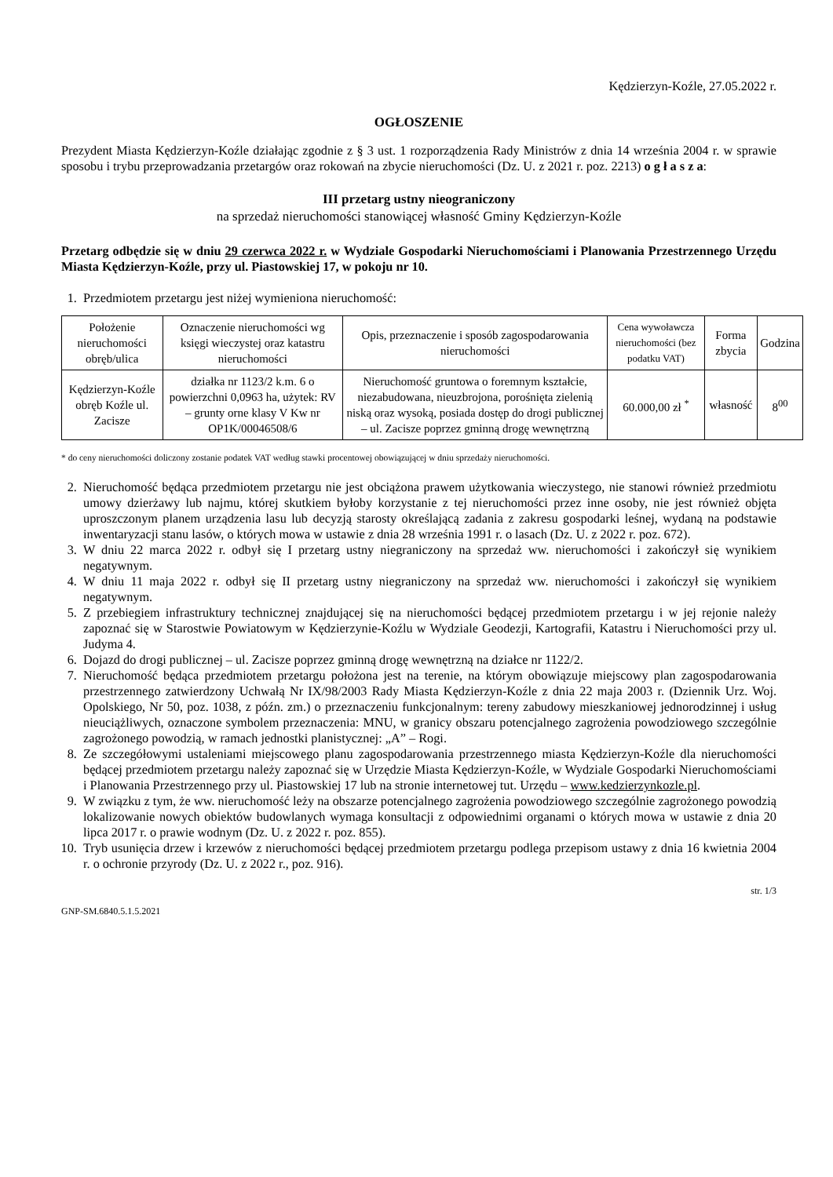Kędzierzyn-Koźle, 27.05.2022 r.
OGŁOSZENIE
Prezydent Miasta Kędzierzyn-Koźle działając zgodnie z § 3 ust. 1 rozporządzenia Rady Ministrów z dnia 14 września 2004 r. w sprawie sposobu i trybu przeprowadzania przetargów oraz rokowań na zbycie nieruchomości (Dz. U. z 2021 r. poz. 2213) o g ł a s z a:
III przetarg ustny nieograniczony
na sprzedaż nieruchomości stanowiącej własność Gminy Kędzierzyn-Koźle
Przetarg odbędzie się w dniu 29 czerwca 2022 r. w Wydziale Gospodarki Nieruchomościami i Planowania Przestrzennego Urzędu Miasta Kędzierzyn-Koźle, przy ul. Piastowskiej 17, w pokoju nr 10.
1. Przedmiotem przetargu jest niżej wymieniona nieruchomość:
| Położenie nieruchomości obręb/ulica | Oznaczenie nieruchomości wg księgi wieczystej oraz katastru nieruchomości | Opis, przeznaczenie i sposób zagospodarowania nieruchomości | Cena wywoławcza nieruchomości (bez podatku VAT) | Forma zbycia | Godzina |
| --- | --- | --- | --- | --- | --- |
| Kędzierzyn-Koźle obręb Koźle ul. Zacisze | działka nr 1123/2 k.m. 6 o powierzchni 0,0963 ha, użytek: RV – grunty orne klasy V Kw nr OP1K/00046508/6 | Nieruchomość gruntowa o foremnym kształcie, niezabudowana, nieuzbrojona, porośnięta zielenią niską oraz wysoką, posiada dostęp do drogi publicznej – ul. Zacisze poprzez gminną drogę wewnętrzną | 60.000,00 zł <sup>*</sup> | własność | 8<sup>00</sup> |
* do ceny nieruchomości doliczony zostanie podatek VAT według stawki procentowej obowiązującej w dniu sprzedaży nieruchomości.
2. Nieruchomość będąca przedmiotem przetargu nie jest obciążona prawem użytkowania wieczystego, nie stanowi również przedmiotu umowy dzierżawy lub najmu, której skutkiem byłoby korzystanie z tej nieruchomości przez inne osoby, nie jest również objęta uproszczonym planem urządzenia lasu lub decyzją starosty określającą zadania z zakresu gospodarki leśnej, wydaną na podstawie inwentaryzacji stanu lasów, o których mowa w ustawie z dnia 28 września 1991 r. o lasach (Dz. U. z 2022 r. poz. 672).
3. W dniu 22 marca 2022 r. odbył się I przetarg ustny niegraniczony na sprzedaż ww. nieruchomości i zakończył się wynikiem negatywnym.
4. W dniu 11 maja 2022 r. odbył się II przetarg ustny niegraniczony na sprzedaż ww. nieruchomości i zakończył się wynikiem negatywnym.
5. Z przebiegiem infrastruktury technicznej znajdującej się na nieruchomości będącej przedmiotem przetargu i w jej rejonie należy zapoznać się w Starostwie Powiatowym w Kędzierzynie-Koźlu w Wydziale Geodezji, Kartografii, Katastru i Nieruchomości przy ul. Judyma 4.
6. Dojazd do drogi publicznej – ul. Zacisze poprzez gminną drogę wewnętrzną na działce nr 1122/2.
7. Nieruchomość będąca przedmiotem przetargu położona jest na terenie, na którym obowiązuje miejscowy plan zagospodarowania przestrzennego zatwierdzony Uchwałą Nr IX/98/2003 Rady Miasta Kędzierzyn-Koźle z dnia 22 maja 2003 r. (Dziennik Urz. Woj. Opolskiego, Nr 50, poz. 1038, z późn. zm.) o przeznaczeniu funkcjonalnym: tereny zabudowy mieszkaniowej jednorodzinnej i usług nieuciążliwych, oznaczone symbolem przeznaczenia: MNU, w granicy obszaru potencjalnego zagrożenia powodziowego szczególnie zagrożonego powodzią, w ramach jednostki planistycznej: „A” – Rogi.
8. Ze szczegółowymi ustaleniami miejscowego planu zagospodarowania przestrzennego miasta Kędzierzyn-Koźle dla nieruchomości będącej przedmiotem przetargu należy zapoznać się w Urzędzie Miasta Kędzierzyn-Koźle, w Wydziale Gospodarki Nieruchomościami i Planowania Przestrzennego przy ul. Piastowskiej 17 lub na stronie internetowej tut. Urzędu – www.kedzierzynkozle.pl.
9. W związku z tym, że ww. nieruchomość leży na obszarze potencjalnego zagrożenia powodziowego szczególnie zagrożonego powodzią lokalizowanie nowych obiektów budowlanych wymaga konsultacji z odpowiednimi organami o których mowa w ustawie z dnia 20 lipca 2017 r. o prawie wodnym (Dz. U. z 2022 r. poz. 855).
10. Tryb usunięcia drzew i krzewów z nieruchomości będącej przedmiotem przetargu podlega przepisom ustawy z dnia 16 kwietnia 2004 r. o ochronie przyrody (Dz. U. z 2022 r., poz. 916).
str. 1/3
GNP-SM.6840.5.1.5.2021